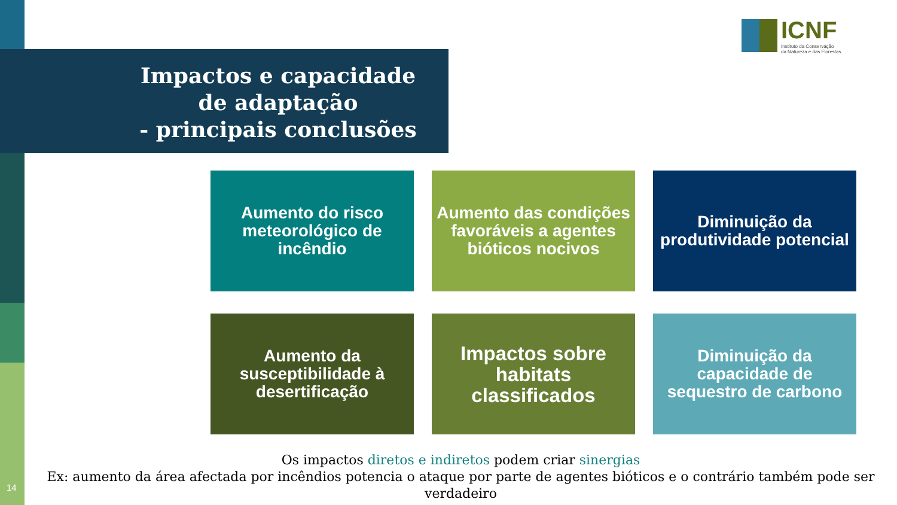Impactos e capacidade de adaptação
- principais conclusões -
ICNF
Instituto da Conservação
da Natureza e das Florestas
Aumento do risco meteorológico de incêndio
Aumento das condições favoráveis a agentes bióticos nocivos
Diminuição da produtividade potencial
Aumento da susceptibilidade à desertificação
Impactos sobre habitats classificados
Diminuição da capacidade de sequestro de carbono
Os impactos diretos e indiretos podem criar sinergias
Ex: aumento da área afectada por incêndios potencia o ataque por parte de agentes bióticos e o contrário também pode ser verdadeiro
14